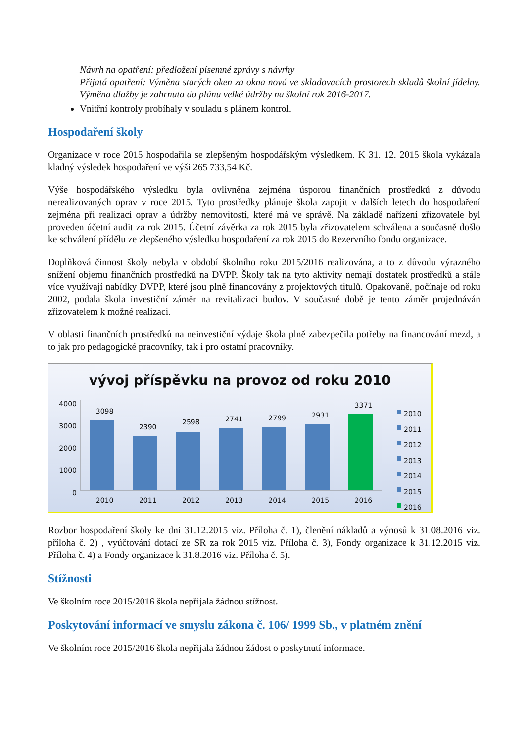Návrh na opatření: předložení písemné zprávy s návrhy
Přijatá opatření: Výměna starých oken za okna nová ve skladovacích prostorech skladů školní jídelny. Výměna dlažby je zahrnuta do plánu velké údržby na školní rok 2016-2017.
Vnitřní kontroly probíhaly v souladu s plánem kontrol.
Hospodaření školy
Organizace v roce 2015 hospodařila se zlepšeným hospodářským výsledkem. K 31. 12. 2015 škola vykázala kladný výsledek hospodaření ve výši 265 733,54 Kč.
Výše hospodářského výsledku byla ovlivněna zejména úsporou finančních prostředků z důvodu nerealizovaných oprav v roce 2015. Tyto prostředky plánuje škola zapojit v dalších letech do hospodaření zejména při realizaci oprav a údržby nemovitostí, které má ve správě. Na základě nařízení zřizovatele byl proveden účetní audit za rok 2015. Účetní závěrka za rok 2015 byla zřizovatelem schválena a současně došlo ke schválení přídělu ze zlepšeného výsledku hospodaření za rok 2015 do Rezervního fondu organizace.
Doplňková činnost školy nebyla v období školního roku 2015/2016 realizována, a to z důvodu výrazného snížení objemu finančních prostředků na DVPP. Školy tak na tyto aktivity nemají dostatek prostředků a stále více využívají nabídky DVPP, které jsou plně financovány z projektových titulů. Opakovaně, počínaje od roku 2002, podala škola investiční záměr na revitalizaci budov. V současné době je tento záměr projednáván zřizovatelem k možné realizaci.
V oblasti finančních prostředků na neinvestiční výdaje škola plně zabezpečila potřeby na financování mezd, a to jak pro pedagogické pracovníky, tak i pro ostatní pracovníky.
vývoj příspěvku na provoz od roku 2010
4000
3000
2000
1000
0
3098 2390 2598 2741 2799 2931 3371
2010 2011 2012 2013 2014 2015 2016
2010
2011
2012
2013
2014
2015
2016
Rozbor hospodaření školy ke dni 31.12.2015 viz. Příloha č. 1), členění nákladů a výnosů k 31.08.2016 viz. příloha č. 2) , vyúčtování dotací ze SR za rok 2015 viz. Příloha č. 3), Fondy organizace k 31.12.2015 viz. Příloha č. 4) a Fondy organizace k 31.8.2016 viz. Příloha č. 5).
Stížnosti
Ve školním roce 2015/2016 škola nepřijala žádnou stížnost.
Poskytování informací ve smyslu zákona č. 106/ 1999 Sb., v platném znění
Ve školním roce 2015/2016 škola nepřijala žádnou žádost o poskytnutí informace.